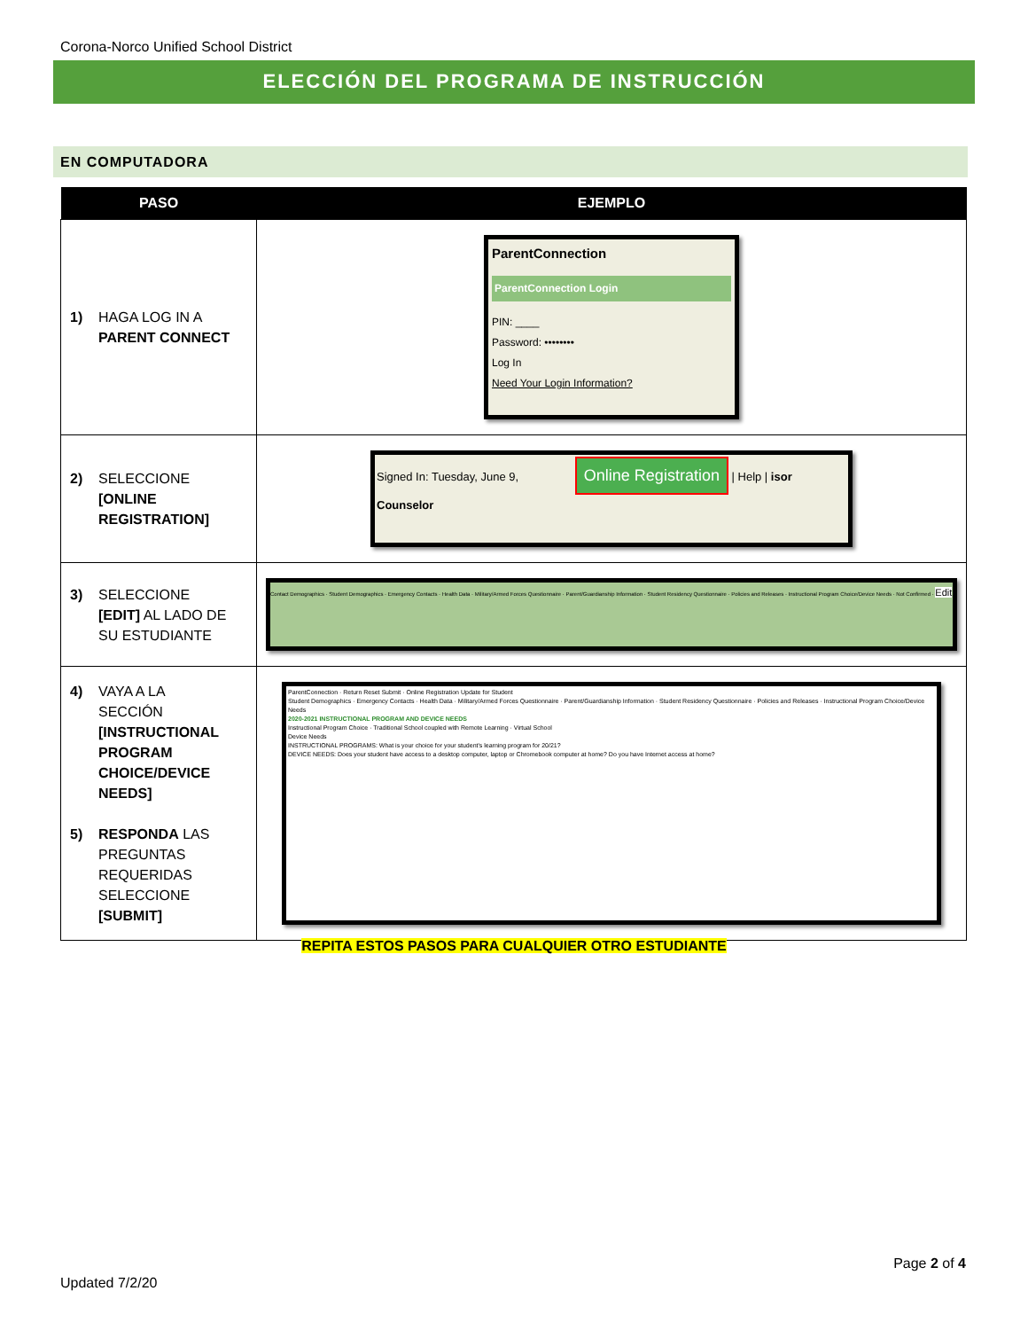Corona-Norco Unified School District
ELECCIÓN DEL PROGRAMA DE INSTRUCCIÓN
EN COMPUTADORA
| PASO | EJEMPLO |
| --- | --- |
| 1) HAGA LOG IN A PARENT CONNECT | ParentConnection ParentConnection Login PIN: ____ Password: •••••••• Log In Need Your Login Information? |
| 2) SELECCIONE [ONLINE REGISTRATION] | Signed In: Tuesday, June 9, Online Registration / Help / isor Counselor |
| 3) SELECCIONE [EDIT] AL LADO DE SU ESTUDIANTE | Contact Demographics · Student Demographics · Emergency Contacts · Health Data · Military/Armed Forces Questionnaire · Parent/Guardianship Information · Student Residency Questionnaire · Policies and Releases · Instructional Program Choice/Device Needs · Not Confirmed · Edit |
| 4) VAYA A LA SECCIÓN [INSTRUCTIONAL PROGRAM CHOICE/DEVICE NEEDS] 5) RESPONDA LAS PREGUNTAS REQUERIDAS SELECCIONE [SUBMIT] | ParentConnection · Return Reset Submit · Online Registration Update for Student Student Demographics · Emergency Contacts · Health Data · Military/Armed Forces Questionnaire · Parent/Guardianship Information · Student Residency Questionnaire · Policies and Releases · Instructional Program Choice/Device Needs 2020-2021 INSTRUCTIONAL PROGRAM AND DEVICE NEEDS Instructional Program Choice · Traditional School coupled with Remote Learning · Virtual School Device Needs INSTRUCTIONAL PROGRAMS: What is your choice for your student's learning program for 20/21? DEVICE NEEDS: Does your student have access to a desktop computer, laptop or Chromebook computer at home? Do you have Internet access at home? |
REPITA ESTOS PASOS PARA CUALQUIER OTRO ESTUDIANTE
Page 2 of 4
Updated 7/2/20